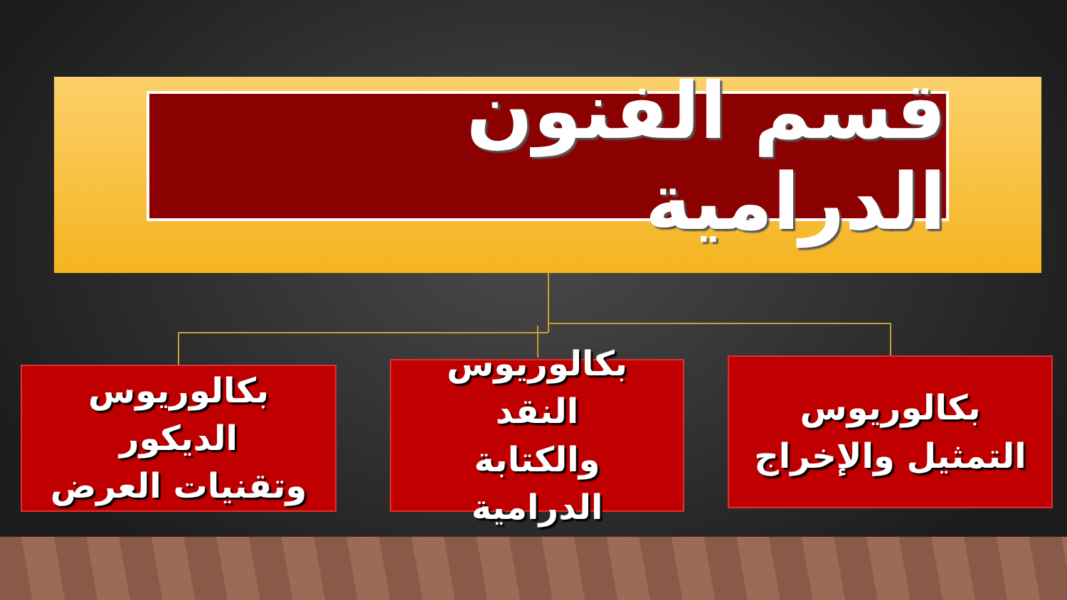قسم الفنون الدرامية
بكالوريوس
التمثيل والإخراج
بكالوريوس النقد
والكتابة الدرامية
بكالوريوس الديكور
وتقنيات العرض